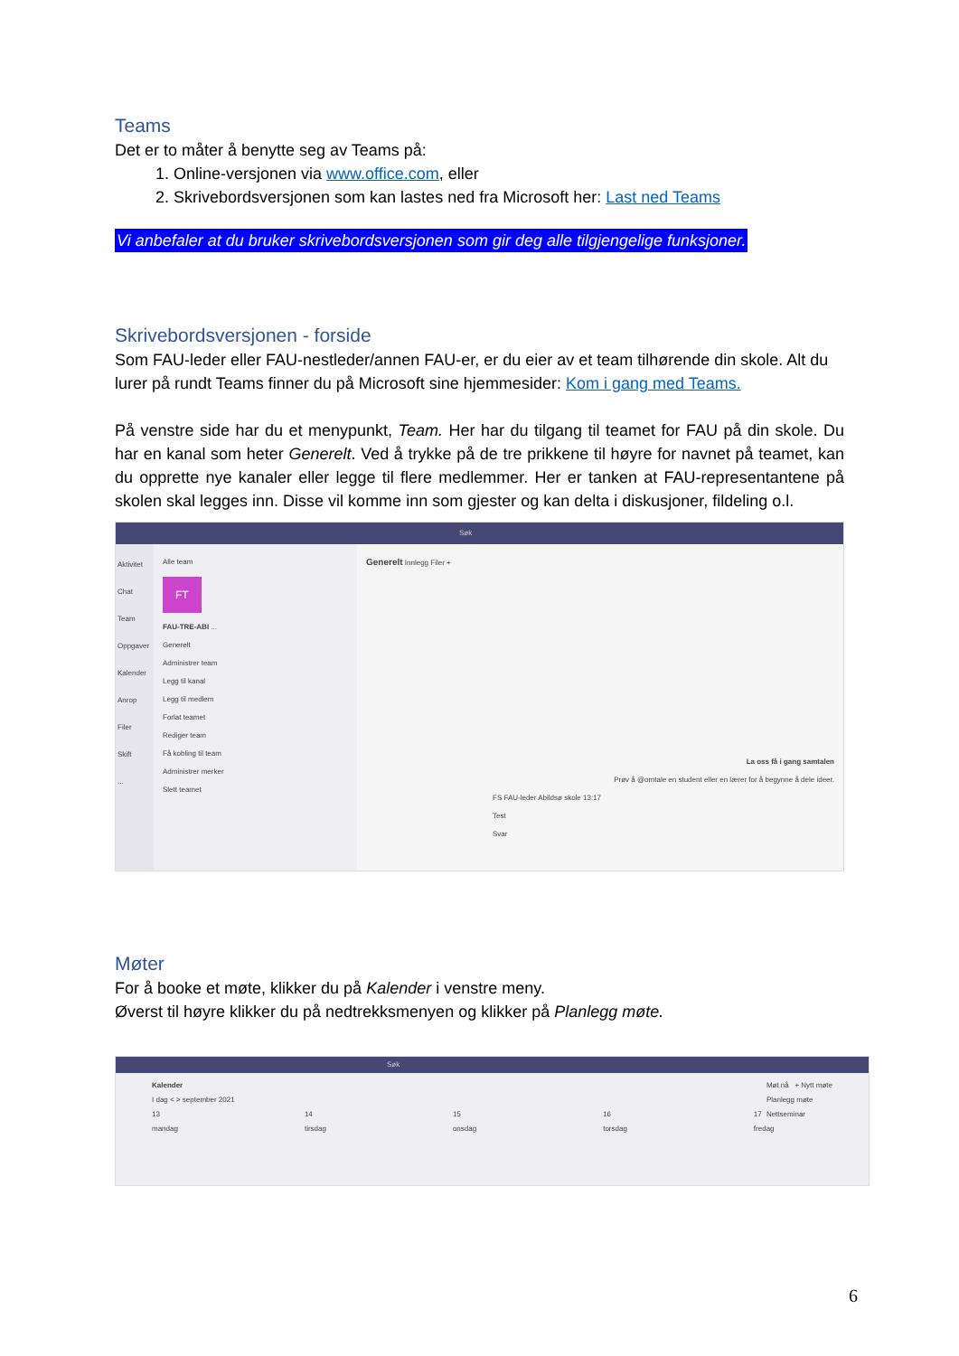Teams
Det er to måter å benytte seg av Teams på:
1. Online-versjonen via www.office.com, eller
2. Skrivebordsversjonen som kan lastes ned fra Microsoft her: Last ned Teams
Vi anbefaler at du bruker skrivebordsversjonen som gir deg alle tilgjengelige funksjoner.
Skrivebordsversjonen - forside
Som FAU-leder eller FAU-nestleder/annen FAU-er, er du eier av et team tilhørende din skole. Alt du lurer på rundt Teams finner du på Microsoft sine hjemmesider: Kom i gang med Teams.
På venstre side har du et menypunkt, Team. Her har du tilgang til teamet for FAU på din skole. Du har en kanal som heter Generelt. Ved å trykke på de tre prikkene til høyre for navnet på teamet, kan du opprette nye kanaler eller legge til flere medlemmer. Her er tanken at FAU-representantene på skolen skal legges inn. Disse vil komme inn som gjester og kan delta i diskusjoner, fildeling o.l.
Søk
Aktivitet
Chat
Team
Oppgaver
Kalender
Anrop
Filer
Skift
...
Alle team
FT
FAU-TRE-ABI ...
Generelt
Administrer team
Legg til kanal
Legg til medlem
Forlat teamet
Rediger team
Få kobling til team
Administrer merker
Slett teamet
Generelt Innlegg Filer +
La oss få i gang samtalen
Prøv å @omtale en student eller en lærer for å begynne å dele ideer.
FS FAU-leder Abildsø skole 13:17
Test
Svar
Møter
For å booke et møte, klikker du på Kalender i venstre meny.
Øverst til høyre klikker du på nedtrekksmenyen og klikker på Planlegg møte.
Søk
Kalender Møt nå + Nytt møte
Planlegg møte
Nettseminar
I dag < > september 2021
13 mandag 14 tirsdag 15 onsdag 16 torsdag 17 fredag
6